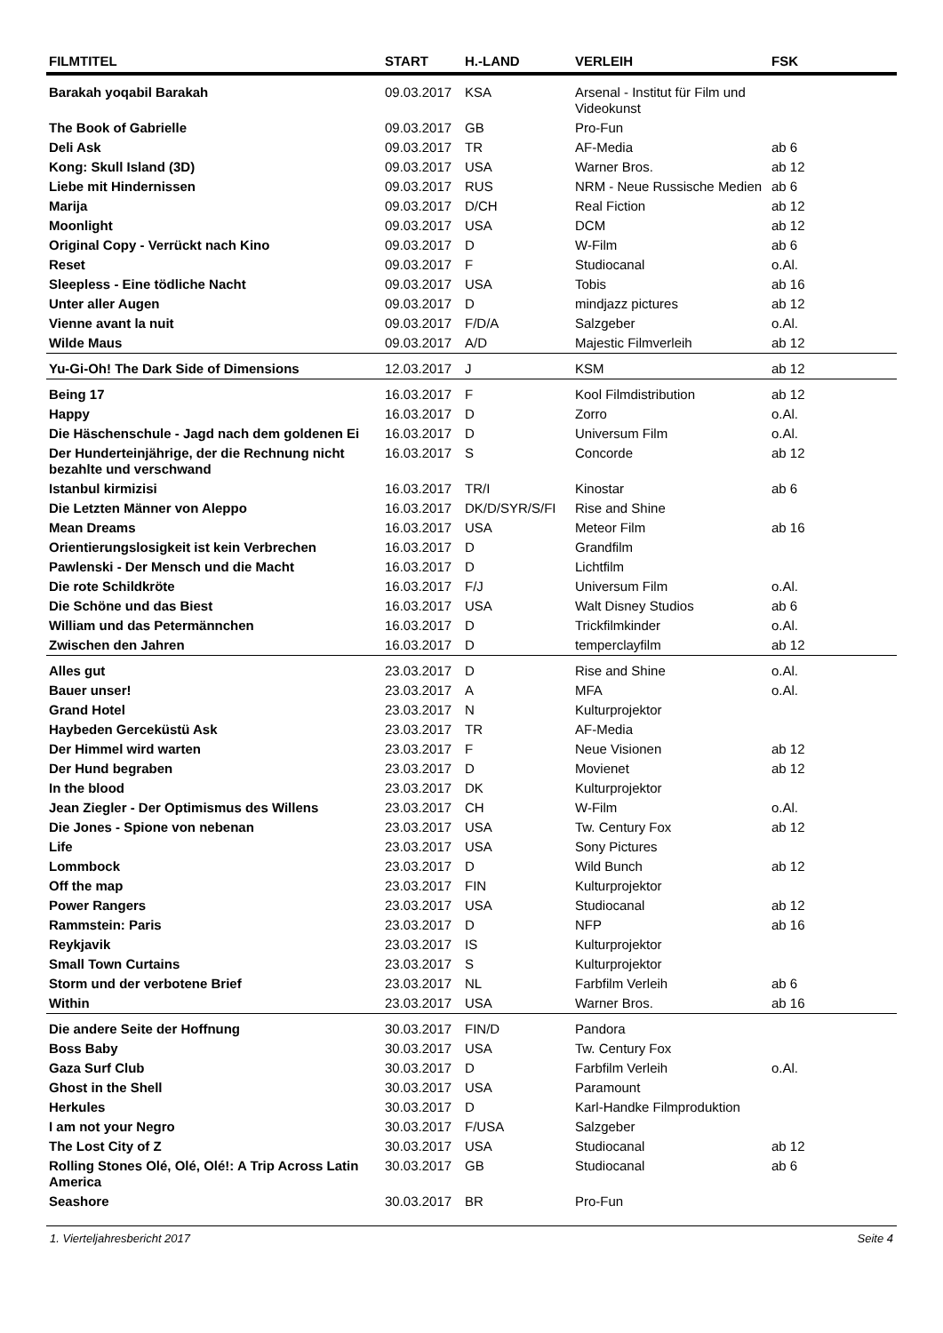| FILMTITEL | START | H.-LAND | VERLEIH | FSK |
| --- | --- | --- | --- | --- |
| Barakah yoqabil Barakah | 09.03.2017 | KSA | Arsenal - Institut für Film und Videokunst | |
| The Book of Gabrielle | 09.03.2017 | GB | Pro-Fun | |
| Deli Ask | 09.03.2017 | TR | AF-Media | ab 6 |
| Kong: Skull Island (3D) | 09.03.2017 | USA | Warner Bros. | ab 12 |
| Liebe mit Hindernissen | 09.03.2017 | RUS | NRM - Neue Russische Medien | ab 6 |
| Marija | 09.03.2017 | D/CH | Real Fiction | ab 12 |
| Moonlight | 09.03.2017 | USA | DCM | ab 12 |
| Original Copy - Verrückt nach Kino | 09.03.2017 | D | W-Film | ab 6 |
| Reset | 09.03.2017 | F | Studiocanal | o.Al. |
| Sleepless - Eine tödliche Nacht | 09.03.2017 | USA | Tobis | ab 16 |
| Unter aller Augen | 09.03.2017 | D | mindjazz pictures | ab 12 |
| Vienne avant la nuit | 09.03.2017 | F/D/A | Salzgeber | o.Al. |
| Wilde Maus | 09.03.2017 | A/D | Majestic Filmverleih | ab 12 |
| Yu-Gi-Oh! The Dark Side of Dimensions | 12.03.2017 | J | KSM | ab 12 |
| Being 17 | 16.03.2017 | F | Kool Filmdistribution | ab 12 |
| Happy | 16.03.2017 | D | Zorro | o.Al. |
| Die Häschenschule - Jagd nach dem goldenen Ei | 16.03.2017 | D | Universum Film | o.Al. |
| Der Hunderteinjährige, der die Rechnung nicht bezahlte und verschwand | 16.03.2017 | S | Concorde | ab 12 |
| Istanbul kirmizisi | 16.03.2017 | TR/I | Kinostar | ab 6 |
| Die Letzten Männer von Aleppo | 16.03.2017 | DK/D/SYR/S/FI | Rise and Shine | |
| Mean Dreams | 16.03.2017 | USA | Meteor Film | ab 16 |
| Orientierungslosigkeit ist kein Verbrechen | 16.03.2017 | D | Grandfilm | |
| Pawlenski - Der Mensch und die Macht | 16.03.2017 | D | Lichtfilm | |
| Die rote Schildkröte | 16.03.2017 | F/J | Universum Film | o.Al. |
| Die Schöne und das Biest | 16.03.2017 | USA | Walt Disney Studios | ab 6 |
| William und das Petermännchen | 16.03.2017 | D | Trickfilmkinder | o.Al. |
| Zwischen den Jahren | 16.03.2017 | D | temperclayfilm | ab 12 |
| Alles gut | 23.03.2017 | D | Rise and Shine | o.Al. |
| Bauer unser! | 23.03.2017 | A | MFA | o.Al. |
| Grand Hotel | 23.03.2017 | N | Kulturprojektor | |
| Haybeden Gerceküstü Ask | 23.03.2017 | TR | AF-Media | |
| Der Himmel wird warten | 23.03.2017 | F | Neue Visionen | ab 12 |
| Der Hund begraben | 23.03.2017 | D | Movienet | ab 12 |
| In the blood | 23.03.2017 | DK | Kulturprojektor | |
| Jean Ziegler - Der Optimismus des Willens | 23.03.2017 | CH | W-Film | o.Al. |
| Die Jones - Spione von nebenan | 23.03.2017 | USA | Tw. Century Fox | ab 12 |
| Life | 23.03.2017 | USA | Sony Pictures | |
| Lommbock | 23.03.2017 | D | Wild Bunch | ab 12 |
| Off the map | 23.03.2017 | FIN | Kulturprojektor | |
| Power Rangers | 23.03.2017 | USA | Studiocanal | ab 12 |
| Rammstein: Paris | 23.03.2017 | D | NFP | ab 16 |
| Reykjavik | 23.03.2017 | IS | Kulturprojektor | |
| Small Town Curtains | 23.03.2017 | S | Kulturprojektor | |
| Storm und der verbotene Brief | 23.03.2017 | NL | Farbfilm Verleih | ab 6 |
| Within | 23.03.2017 | USA | Warner Bros. | ab 16 |
| Die andere Seite der Hoffnung | 30.03.2017 | FIN/D | Pandora | |
| Boss Baby | 30.03.2017 | USA | Tw. Century Fox | |
| Gaza Surf Club | 30.03.2017 | D | Farbfilm Verleih | o.Al. |
| Ghost in the Shell | 30.03.2017 | USA | Paramount | |
| Herkules | 30.03.2017 | D | Karl-Handke Filmproduktion | |
| I am not your Negro | 30.03.2017 | F/USA | Salzgeber | |
| The Lost City of Z | 30.03.2017 | USA | Studiocanal | ab 12 |
| Rolling Stones Olé, Olé, Olé!: A Trip Across Latin America | 30.03.2017 | GB | Studiocanal | ab 6 |
| Seashore | 30.03.2017 | BR | Pro-Fun | |
1. Vierteljahresbericht 2017 Seite 4